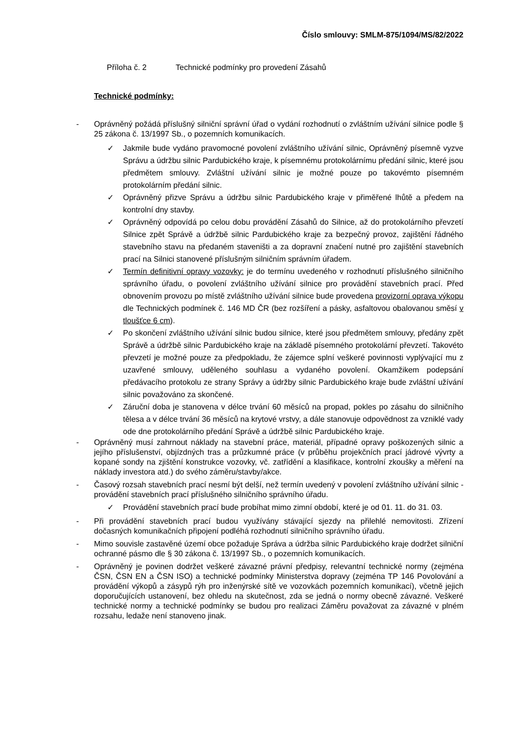Číslo smlouvy: SMLM-875/1094/MS/82/2022
Příloha č. 2 Technické podmínky pro provedení Zásahů
Technické podmínky:
- Oprávněný požádá příslušný silniční správní úřad o vydání rozhodnutí o zvláštním užívání silnice podle § 25 zákona č. 13/1997 Sb., o pozemních komunikacích.
✓ Jakmile bude vydáno pravomocné povolení zvláštního užívání silnic, Oprávněný písemně vyzve Správu a údržbu silnic Pardubického kraje, k písemnému protokolárnímu předání silnic, které jsou předmětem smlouvy. Zvláštní užívání silnic je možné pouze po takovémto písemném protokolárním předání silnic.
✓ Oprávněný přizve Správu a údržbu silnic Pardubického kraje v přiměřené lhůtě a předem na kontrolní dny stavby.
✓ Oprávněný odpovídá po celou dobu provádění Zásahů do Silnice, až do protokolárního převzetí Silnice zpět Správě a údržbě silnic Pardubického kraje za bezpečný provoz, zajištění řádného stavebního stavu na předaném staveništi a za dopravní značení nutné pro zajištění stavebních prací na Silnici stanovené příslušným silničním správním úřadem.
✓ Termín definitivní opravy vozovky: je do termínu uvedeného v rozhodnutí příslušného silničního správního úřadu, o povolení zvláštního užívání silnice pro provádění stavebních prací. Před obnovením provozu po místě zvláštního užívání silnice bude provedena provizorní oprava výkopu dle Technických podmínek č. 146 MD ČR (bez rozšíření a pásky, asfaltovou obalovanou směsí v tloušťce 6 cm).
✓ Po skončení zvláštního užívání silnic budou silnice, které jsou předmětem smlouvy, předány zpět Správě a údržbě silnic Pardubického kraje na základě písemného protokolární převzetí. Takovéto převzetí je možné pouze za předpokladu, že zájemce splní veškeré povinnosti vyplývající mu z uzavřené smlouvy, uděleného souhlasu a vydaného povolení. Okamžikem podepsání předávacího protokolu ze strany Správy a údržby silnic Pardubického kraje bude zvláštní užívání silnic považováno za skončené.
✓ Záruční doba je stanovena v délce trvání 60 měsíců na propad, pokles po zásahu do silničního tělesa a v délce trvání 36 měsíců na krytové vrstvy, a dále stanovuje odpovědnost za vzniklé vady ode dne protokolárního předání Správě a údržbě silnic Pardubického kraje.
- Oprávněný musí zahrnout náklady na stavební práce, materiál, případné opravy poškozených silnic a jejího příslušenství, objízdných tras a průzkumné práce (v průběhu projekčních prací jádrové vývrty a kopané sondy na zjištění konstrukce vozovky, vč. zatřídění a klasifikace, kontrolní zkoušky a měření na náklady investora atd.) do svého záměru/stavby/akce.
- Časový rozsah stavebních prací nesmí být delší, než termín uvedený v povolení zvláštního užívání silnic - provádění stavebních prací příslušného silničního správního úřadu.
✓ Provádění stavebních prací bude probíhat mimo zimní období, které je od 01. 11. do 31. 03.
- Při provádění stavebních prací budou využívány stávající sjezdy na přilehlé nemovitosti. Zřízení dočasných komunikačních připojení podléhá rozhodnutí silničního správního úřadu.
- Mimo souvisle zastavěné území obce požaduje Správa a údržba silnic Pardubického kraje dodržet silniční ochranné pásmo dle § 30 zákona č. 13/1997 Sb., o pozemních komunikacích.
- Oprávněný je povinen dodržet veškeré závazné právní předpisy, relevantní technické normy (zejména ČSN, ČSN EN a ČSN ISO) a technické podmínky Ministerstva dopravy (zejména TP 146 Povolování a provádění výkopů a zásypů rýh pro inženýrské sítě ve vozovkách pozemních komunikací), včetně jejich doporučujících ustanovení, bez ohledu na skutečnost, zda se jedná o normy obecně závazné. Veškeré technické normy a technické podmínky se budou pro realizaci Záměru považovat za závazné v plném rozsahu, ledaže není stanoveno jinak.